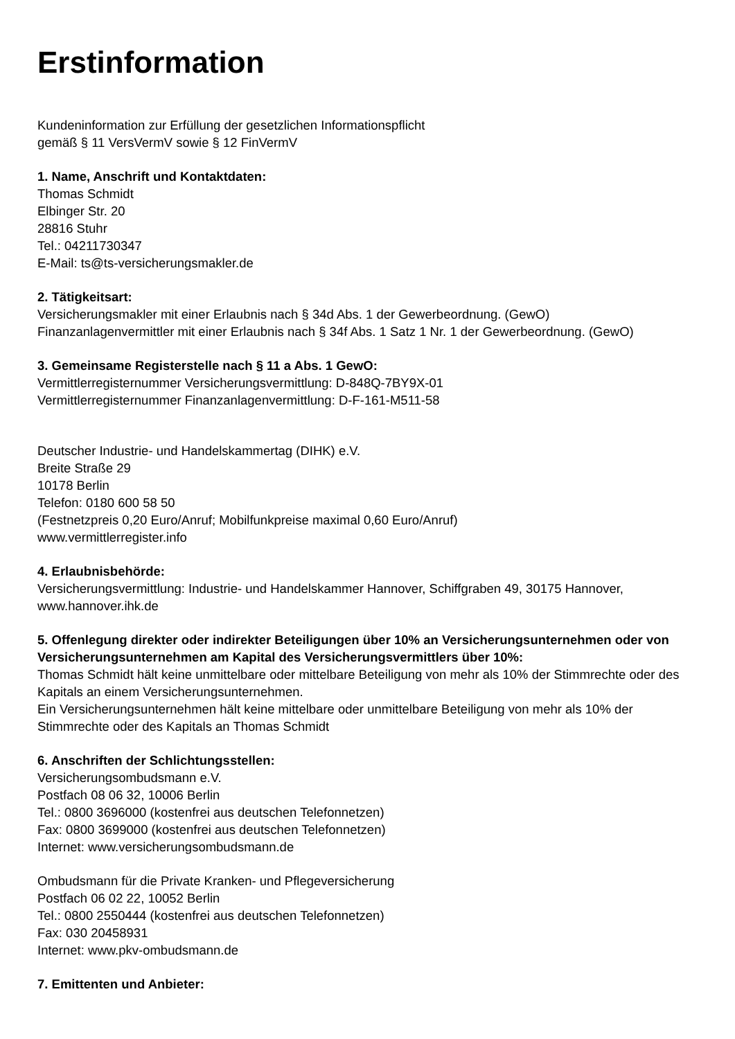Erstinformation
Kundeninformation zur Erfüllung der gesetzlichen Informationspflicht
gemäß § 11 VersVermV sowie § 12 FinVermV
1. Name, Anschrift und Kontaktdaten:
Thomas Schmidt
Elbinger Str. 20
28816 Stuhr
Tel.: 04211730347
E-Mail: ts@ts-versicherungsmakler.de
2. Tätigkeitsart:
Versicherungsmakler mit einer Erlaubnis nach § 34d Abs. 1 der Gewerbeordnung. (GewO)
Finanzanlagenvermittler mit einer Erlaubnis nach § 34f Abs. 1 Satz 1 Nr. 1 der Gewerbeordnung. (GewO)
3. Gemeinsame Registerstelle nach § 11 a Abs. 1 GewO:
Vermittlerregisternummer Versicherungsvermittlung: D-848Q-7BY9X-01
Vermittlerregisternummer Finanzanlagenvermittlung: D-F-161-M511-58
Deutscher Industrie- und Handelskammertag (DIHK) e.V.
Breite Straße 29
10178 Berlin
Telefon: 0180 600 58 50
(Festnetzpreis 0,20 Euro/Anruf; Mobilfunkpreise maximal 0,60 Euro/Anruf)
www.vermittlerregister.info
4. Erlaubnisbehörde:
Versicherungsvermittlung: Industrie- und Handelskammer Hannover, Schiffgraben 49, 30175 Hannover, www.hannover.ihk.de
5. Offenlegung direkter oder indirekter Beteiligungen über 10% an Versicherungsunternehmen oder von Versicherungsunternehmen am Kapital des Versicherungsvermittlers über 10%:
Thomas Schmidt hält keine unmittelbare oder mittelbare Beteiligung von mehr als 10% der Stimmrechte oder des Kapitals an einem Versicherungsunternehmen.
Ein Versicherungsunternehmen hält keine mittelbare oder unmittelbare Beteiligung von mehr als 10% der Stimmrechte oder des Kapitals an Thomas Schmidt
6. Anschriften der Schlichtungsstellen:
Versicherungsombudsmann e.V.
Postfach 08 06 32, 10006 Berlin
Tel.: 0800 3696000 (kostenfrei aus deutschen Telefonnetzen)
Fax: 0800 3699000 (kostenfrei aus deutschen Telefonnetzen)
Internet: www.versicherungsombudsmann.de
Ombudsmann für die Private Kranken- und Pflegeversicherung
Postfach 06 02 22, 10052 Berlin
Tel.: 0800 2550444 (kostenfrei aus deutschen Telefonnetzen)
Fax: 030 20458931
Internet: www.pkv-ombudsmann.de
7. Emittenten und Anbieter: